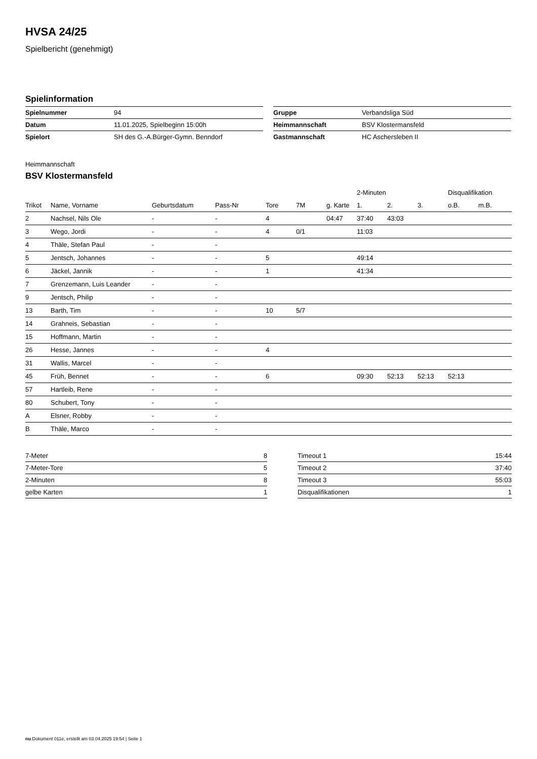HVSA 24/25
Spielbericht (genehmigt)
Spielinformation
| Spielnummer | 94 |
| Datum | 11.01.2025, Spielbeginn 15:00h |
| Spielort | SH des G.-A.Bürger-Gymn. Benndorf |
| Gruppe | Verbandsliga Süd |
| Heimmannschaft | BSV Klostermansfeld |
| Gastmannschaft | HC Aschersleben II |
Heimmannschaft
BSV Klostermansfeld
| | | | | | | | 2-Minuten | | | Disqualifikation | |
| --- | --- | --- | --- | --- | --- | --- | --- | --- | --- | --- | --- |
| Trikot | Name, Vorname | Geburtsdatum | Pass-Nr | Tore | 7M | g. Karte | 1. | 2. | 3. | o.B. | m.B. |
| 2 | Nachsel, Nils Ole | - | - | 4 | | 04:47 | 37:40 | 43:03 | | | |
| 3 | Wego, Jordi | - | - | 4 | 0/1 | | 11:03 | | | | |
| 4 | Thäle, Stefan Paul | - | - | | | | | | | | |
| 5 | Jentsch, Johannes | - | - | 5 | | | 49:14 | | | | |
| 6 | Jäckel, Jannik | - | - | 1 | | | 41:34 | | | | |
| 7 | Grenzemann, Luis Leander | - | - | | | | | | | | |
| 9 | Jentsch, Philip | - | - | | | | | | | | |
| 13 | Barth, Tim | - | - | 10 | 5/7 | | | | | | |
| 14 | Grahneis, Sebastian | - | - | | | | | | | | |
| 15 | Hoffmann, Martin | - | - | | | | | | | | |
| 26 | Hesse, Jannes | - | - | 4 | | | | | | | |
| 31 | Wallis, Marcel | - | - | | | | | | | | |
| 45 | Früh, Bennet | - | - | 6 | | | 09:30 | 52:13 | 52:13 | 52:13 | |
| 57 | Hartleib, Rene | - | - | | | | | | | | |
| 80 | Schubert, Tony | - | - | | | | | | | | |
| A | Elsner, Robby | - | - | | | | | | | | |
| B | Thäle, Marco | - | - | | | | | | | | |
| 7-Meter | 8 |
| 7-Meter-Tore | 5 |
| 2-Minuten | 8 |
| gelbe Karten | 1 |
| Timeout 1 | 15:44 |
| Timeout 2 | 37:40 |
| Timeout 3 | 55:03 |
| Disqualifikationen | 1 |
nu.Dokument 011e, erstellt am 03.04.2025 19:54 | Seite 1